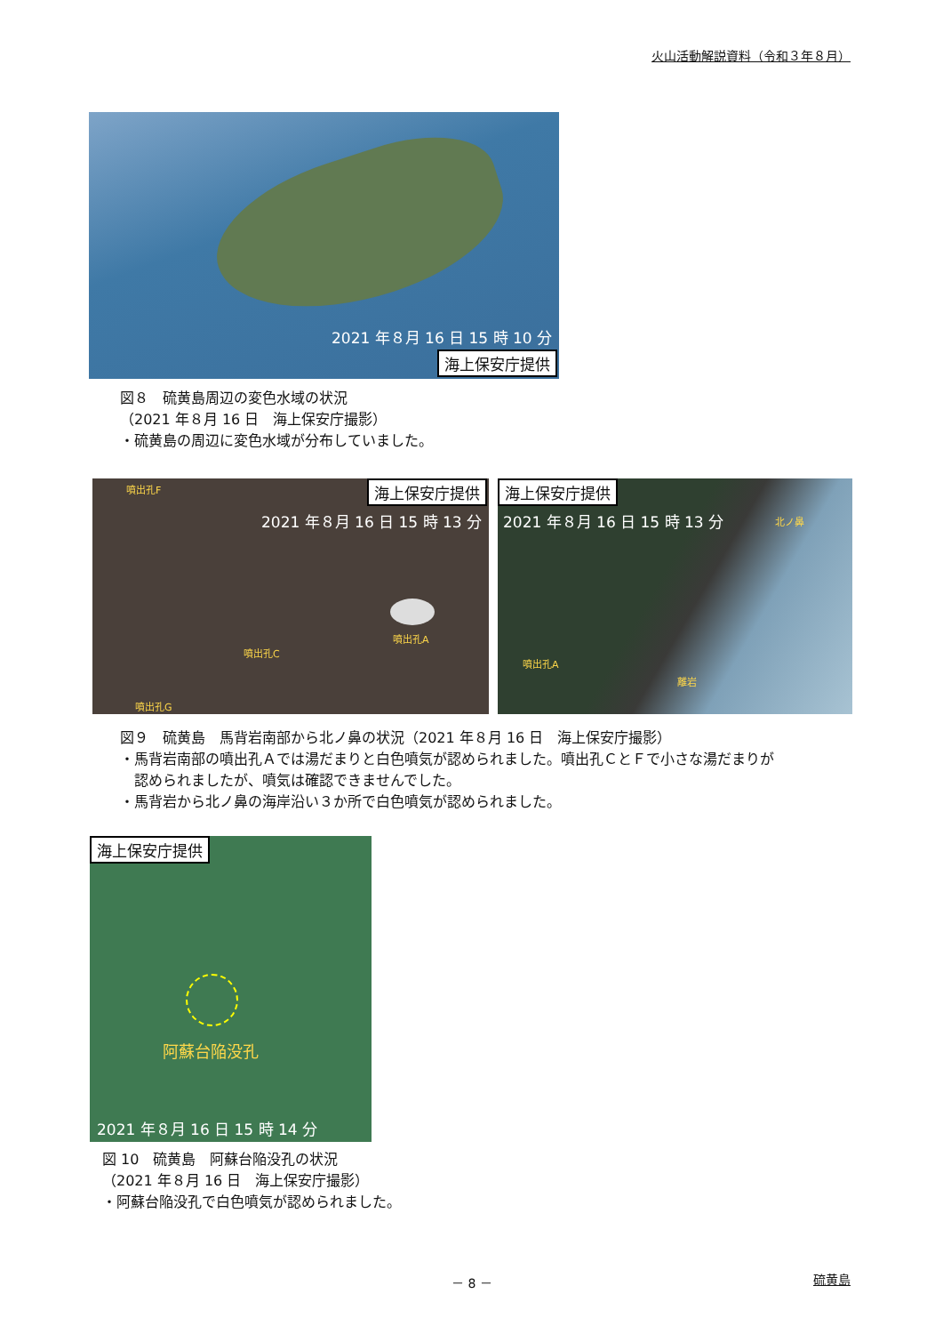火山活動解説資料（令和３年８月）
2021 年８月 16 日 15 時 10 分
海上保安庁提供
図８　硫黄島周辺の変色水域の状況
（2021 年８月 16 日　海上保安庁撮影）
・硫黄島の周辺に変色水域が分布していました。
噴出孔F 海上保安庁提供
2021 年８月 16 日 15 時 13 分
噴出孔A
噴出孔C
噴出孔G
海上保安庁提供
2021 年８月 16 日 15 時 13 分 北ノ鼻
噴出孔A
離岩
図９　硫黄島　馬背岩南部から北ノ鼻の状況（2021 年８月 16 日　海上保安庁撮影）
・馬背岩南部の噴出孔Ａでは湯だまりと白色噴気が認められました。噴出孔ＣとＦで小さな湯だまりが
　認められましたが、噴気は確認できませんでした。
・馬背岩から北ノ鼻の海岸沿い３か所で白色噴気が認められました。
海上保安庁提供
阿蘇台陥没孔
2021 年８月 16 日 15 時 14 分
図 10　硫黄島　阿蘇台陥没孔の状況
（2021 年８月 16 日　海上保安庁撮影）
・阿蘇台陥没孔で白色噴気が認められました。
－ 8 － 硫黄島